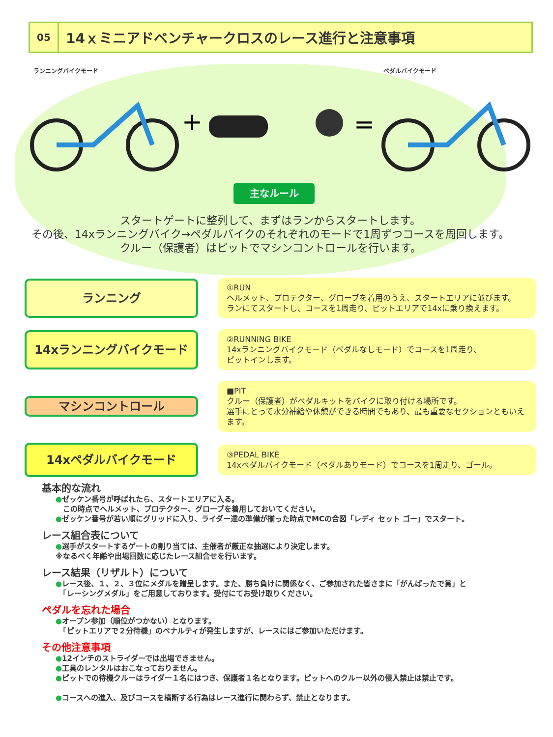05
14ｘミニアドベンチャークロスのレース進行と注意事項
ランニングバイクモード ペダルバイクモード
+
=
主なルール
スタートゲートに整列して、まずはランからスタートします。
その後、14xランニングバイク→ペダルバイクのそれぞれのモードで1周ずつコースを周回します。
クルー（保護者）はピットでマシンコントロールを行います。
ランニング
①RUN
ヘルメット、プロテクター、グローブを着用のうえ、スタートエリアに並びます。
ランにてスタートし、コースを1周走り、ピットエリアで14xに乗り換えます。
14xランニングバイクモード
②RUNNING BIKE
14xランニングバイクモード（ペダルなしモード）でコースを1周走り、
ピットインします。
マシンコントロール
■PIT
クルー（保護者）がペダルキットをバイクに取り付ける場所です。
選手にとって水分補給や休憩ができる時間でもあり、最も重要なセクションともいえます。
14xペダルバイクモード
③PEDAL BIKE
14xペダルバイクモード（ペダルありモード）でコースを1周走り、ゴール。
基本的な流れ
●ゼッケン番号が呼ばれたら、スタートエリアに入る。
　この時点でヘルメット、プロテクター、グローブを着用しておいてください。
●ゼッケン番号が若い順にグリッドに入り、ライダー達の準備が揃った時点でMCの合図「レディ セット ゴー」でスタート。
レース組合表について
●選手がスタートするゲートの割り当ては、主催者が厳正な抽選により決定します。
※なるべく年齢や出場回数に応じたレース組合せを行います。
レース結果（リザルト）について
●レース後、１、２、３位にメダルを贈呈します。また、勝ち負けに関係なく、ご参加された皆さまに「がんばったで賞」と
　「レーシングメダル」をご用意しております。受付にてお受け取りください。
ペダルを忘れた場合
●オープン参加（順位がつかない）となります。
　「ピットエリアで２分待機」のペナルティが発生しますが、レースにはご参加いただけます。
その他注意事項
●12インチのストライダーでは出場できません。
●工具のレンタルはおこなっておりません。
●ピットでの待機クルーはライダー１名にはつき、保護者１名となります。ピットへのクルー以外の侵入禁止は禁止です。
●コースへの進入、及びコースを横断する行為はレース進行に関わらず、禁止となります。